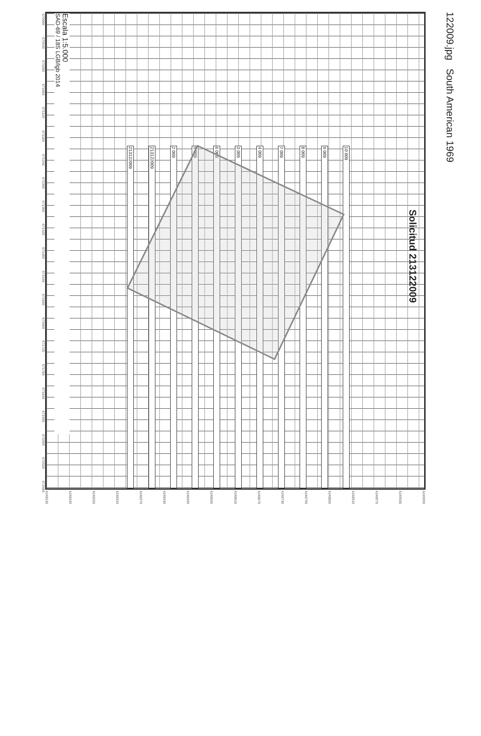670980
670540
671000
671060
671120
671180
671240
671300
671360
671420
671480
671540
671600
671660
671720
671780
671840
671900
671960
672020
672080
Escala 1:5.000
SAD-69 / 18S LGB/lgb 2014
10 009
9 009
8 009
7 009
4 009
3 009
6 009
5 009
2 009
213122009
213122009
Solicitud 213122009
4248130
4248190
4248250
4248310
4248370
4248430
4248490
4248550
4248610
4248670
4248730
4248790
4248850
4248910
4248970
4249030
4249090
122009.jpg South American 1969